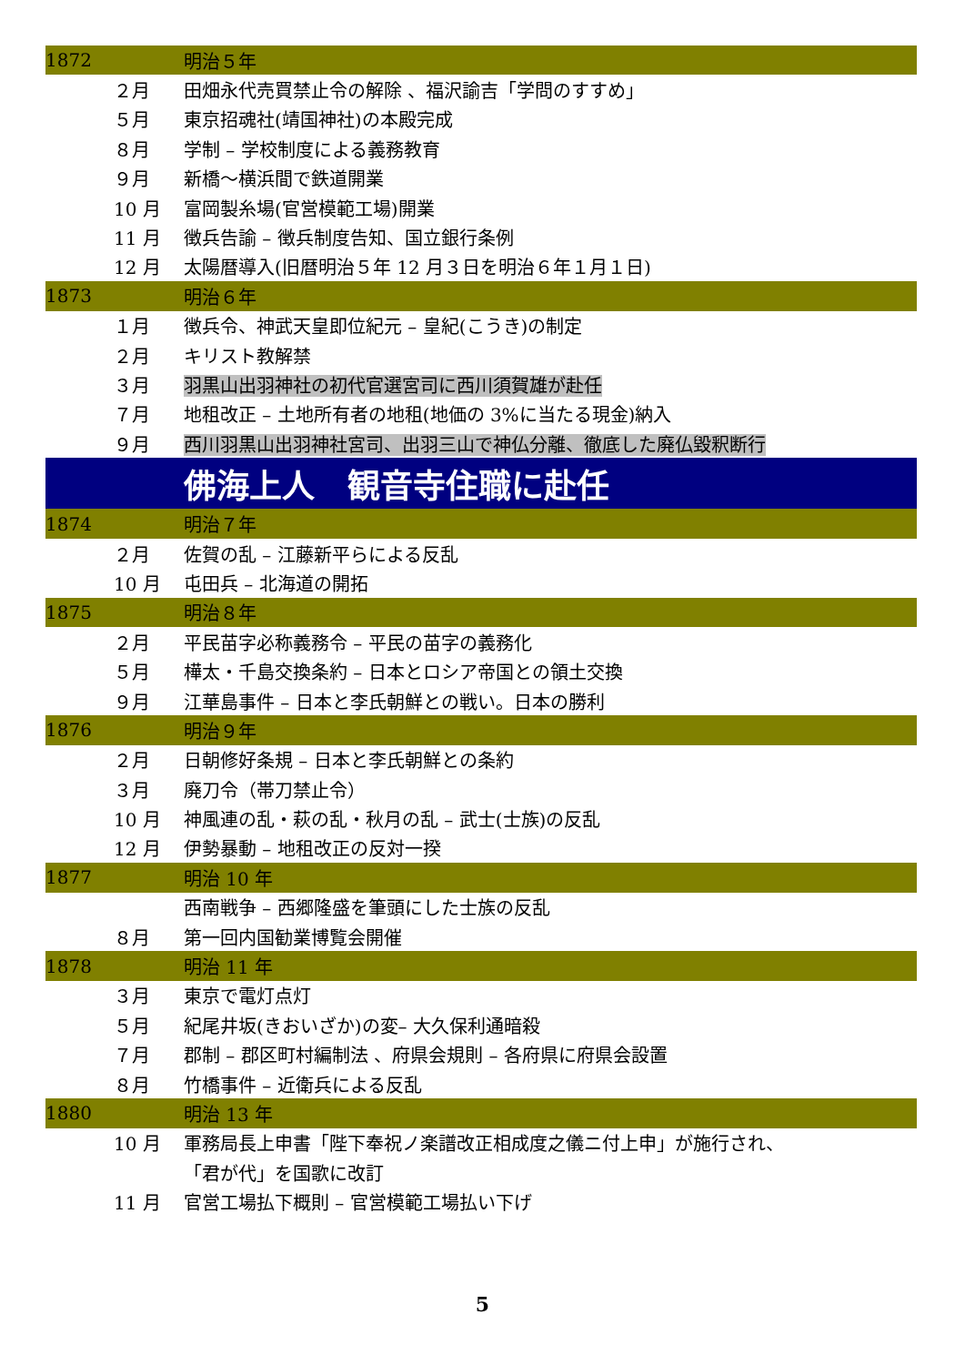| 1872 | | 明治５年 |
| | ２月 | 田畑永代売買禁止令の解除 、福沢諭吉「学問のすすめ」 |
| | ５月 | 東京招魂社(靖国神社)の本殿完成 |
| | ８月 | 学制 – 学校制度による義務教育 |
| | ９月 | 新橋〜横浜間で鉄道開業 |
| | 10 月 | 富岡製糸場(官営模範工場)開業 |
| | 11 月 | 徴兵告諭 – 徴兵制度告知、国立銀行条例 |
| | 12 月 | 太陽暦導入(旧暦明治５年 12 月３日を明治６年１月１日) |
| 1873 | | 明治６年 |
| | １月 | 徴兵令、神武天皇即位紀元 – 皇紀(こうき)の制定 |
| | ２月 | キリスト教解禁 |
| | ３月 | 羽黒山出羽神社の初代官選宮司に西川須賀雄が赴任 |
| | ７月 | 地租改正 – 土地所有者の地租(地価の 3%に当たる現金)納入 |
| | ９月 | 西川羽黒山出羽神社宮司、出羽三山で神仏分離、徹底した廃仏毀釈断行 |
| | | 佛海上人 観音寺住職に赴任 |
| 1874 | | 明治７年 |
| | ２月 | 佐賀の乱 – 江藤新平らによる反乱 |
| | 10 月 | 屯田兵 – 北海道の開拓 |
| 1875 | | 明治８年 |
| | ２月 | 平民苗字必称義務令 – 平民の苗字の義務化 |
| | ５月 | 樺太・千島交換条約 – 日本とロシア帝国との領土交換 |
| | ９月 | 江華島事件 – 日本と李氏朝鮮との戦い。日本の勝利 |
| 1876 | | 明治９年 |
| | ２月 | 日朝修好条規 – 日本と李氏朝鮮との条約 |
| | ３月 | 廃刀令（帯刀禁止令） |
| | 10 月 | 神風連の乱・萩の乱・秋月の乱 – 武士(士族)の反乱 |
| | 12 月 | 伊勢暴動 – 地租改正の反対一揆 |
| 1877 | | 明治 10 年 |
| | | 西南戦争 – 西郷隆盛を筆頭にした士族の反乱 |
| | ８月 | 第一回内国勧業博覧会開催 |
| 1878 | | 明治 11 年 |
| | ３月 | 東京で電灯点灯 |
| | ５月 | 紀尾井坂(きおいざか)の変– 大久保利通暗殺 |
| | ７月 | 郡制 – 郡区町村編制法 、府県会規則 – 各府県に府県会設置 |
| | ８月 | 竹橋事件 – 近衛兵による反乱 |
| 1880 | | 明治 13 年 |
| | 10 月 | 軍務局長上申書「陛下奉祝ノ楽譜改正相成度之儀ニ付上申」が施行され、 |
| | | 「君が代」を国歌に改訂 |
| | 11 月 | 官営工場払下概則 – 官営模範工場払い下げ |
5